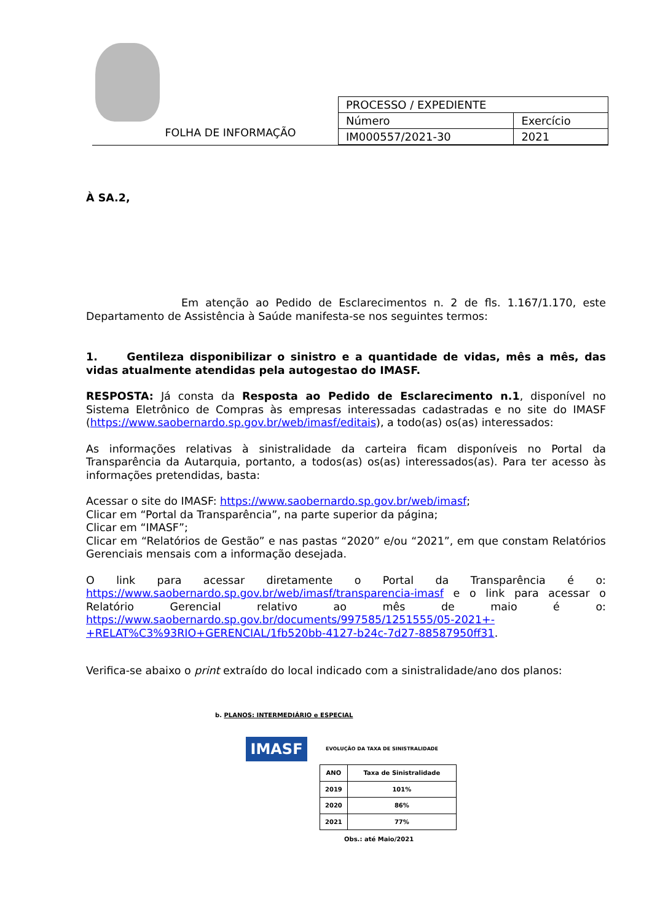FOLHA DE INFORMAÇÃO
| PROCESSO / EXPEDIENTE | |
| Número | Exercício |
| IM000557/2021-30 | 2021 |
À SA.2,
Em atenção ao Pedido de Esclarecimentos n. 2 de fls. 1.167/1.170, este Departamento de Assistência à Saúde manifesta-se nos seguintes termos:
1. Gentileza disponibilizar o sinistro e a quantidade de vidas, mês a mês, das vidas atualmente atendidas pela autogestao do IMASF.
RESPOSTA: Já consta da Resposta ao Pedido de Esclarecimento n.1, disponível no Sistema Eletrônico de Compras às empresas interessadas cadastradas e no site do IMASF (https://www.saobernardo.sp.gov.br/web/imasf/editais), a todo(as) os(as) interessados:
As informações relativas à sinistralidade da carteira ficam disponíveis no Portal da Transparência da Autarquia, portanto, a todos(as) os(as) interessados(as). Para ter acesso às informações pretendidas, basta:
Acessar o site do IMASF: https://www.saobernardo.sp.gov.br/web/imasf;
Clicar em “Portal da Transparência”, na parte superior da página;
Clicar em “IMASF”;
Clicar em “Relatórios de Gestão” e nas pastas “2020” e/ou “2021”, em que constam Relatórios Gerenciais mensais com a informação desejada.
O link para acessar diretamente o Portal da Transparência é o: https://www.saobernardo.sp.gov.br/web/imasf/transparencia-imasf e o link para acessar o Relatório Gerencial relativo ao mês de maio é o: https://www.saobernardo.sp.gov.br/documents/997585/1251555/05-2021+-+RELAT%C3%93RIO+GERENCIAL/1fb520bb-4127-b24c-7d27-88587950ff31.
Verifica-se abaixo o print extraído do local indicado com a sinistralidade/ano dos planos:
b. PLANOS: INTERMEDIÁRIO e ESPECIAL
IMASF EVOLUÇÃO DA TAXA DE SINISTRALIDADE
| ANO | Taxa de Sinistralidade |
| --- | --- |
| 2019 | 101% |
| 2020 | 86% |
| 2021 | 77% |
Obs.: até Maio/2021